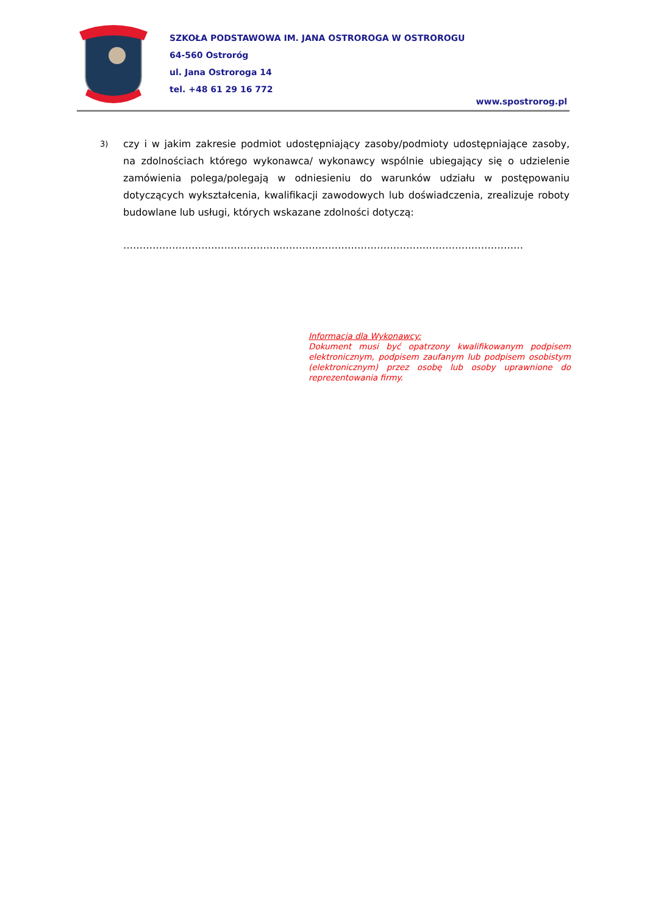SZKOŁA PODSTAWOWA IM. JANA OSTROROGA W OSTROROGU
64-560 Ostroróg
ul. Jana Ostroroga 14
tel. +48 61 29 16 772
www.spostrorog.pl
3)
czy i w jakim zakresie podmiot udostępniający zasoby/podmioty udostępniające zasoby, na zdolnościach którego wykonawca/ wykonawcy wspólnie ubiegający się o udzielenie zamówienia polega/polegają w odniesieniu do warunków udziału w postępowaniu dotyczących wykształcenia, kwalifikacji zawodowych lub doświadczenia, zrealizuje roboty budowlane lub usługi, których wskazane zdolności dotyczą:
……………………………………………………………………………………………………………
Informacja dla Wykonawcy:
Dokument musi być opatrzony kwalifikowanym podpisem elektronicznym, podpisem zaufanym lub podpisem osobistym (elektronicznym) przez osobę lub osoby uprawnione do reprezentowania firmy.